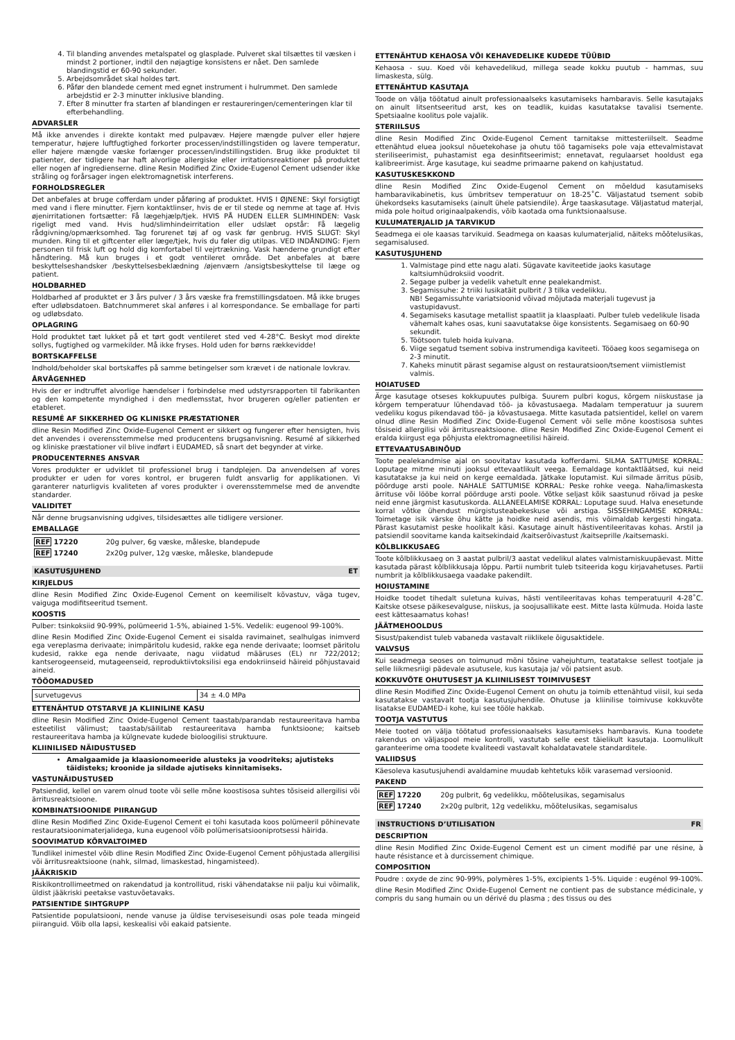4. Til blanding anvendes metalspatel og glasplade. Pulveret skal tilsættes til væsken i mindst 2 portioner, indtil den nøjagtige konsistens er nået. Den samlede blandingstid er 60-90 sekunder.
5. Arbejdsområdet skal holdes tørt.
6. Påfør den blandede cement med egnet instrument i hulrummet. Den samlede arbejdstid er 2-3 minutter inklusive blanding.
7. Efter 8 minutter fra starten af blandingen er restaureringen/cementeringen klar til efterbehandling.
ADVARSLER
Må ikke anvendes i direkte kontakt med pulpavæv. Højere mængde pulver eller højere temperatur, højere luftfugtighed forkorter processen/indstillingstiden og lavere temperatur, eller højere mængde væske forlænger processen/indstillingstiden. Brug ikke produktet til patienter, der tidligere har haft alvorlige allergiske eller irritationsreaktioner på produktet eller nogen af ingredienserne. dline Resin Modified Zinc Oxide-Eugenol Cement udsender ikke stråling og forårsager ingen elektromagnetisk interferens.
FORHOLDSREGLER
Det anbefales at bruge cofferdam under påføring af produktet. HVIS I ØJNENE: Skyl forsigtigt med vand i flere minutter. Fjern kontaktlinser, hvis de er til stede og nemme at tage af. Hvis øjenirritationen fortsætter: Få lægehjælp/tjek. HVIS PÅ HUDEN ELLER SLIMHINDEN: Vask rigeligt med vand. Hvis hud/slimhindeirritation eller udslæt opstår: Få lægelig rådgivning/opmærksomhed. Tag forurenet tøj af og vask før genbrug. HVIS SLUGT: Skyl munden. Ring til et giftcenter eller læge/tjek, hvis du føler dig utilpas. VED INDÅNDING: Fjern personen til frisk luft og hold dig komfortabel til vejrtrækning. Vask hænderne grundigt efter håndtering. Må kun bruges i et godt ventileret område. Det anbefales at bære beskyttelseshandsker /beskyttelsesbeklædning /øjenværn /ansigtsbeskyttelse til læge og patient.
HOLDBARHED
Holdbarhed af produktet er 3 års pulver / 3 års væske fra fremstillingsdatoen. Må ikke bruges efter udløbsdatoen. Batchnummeret skal anføres i al korrespondance. Se emballage for parti og udløbsdato.
OPLAGRING
Hold produktet tæt lukket på et tørt godt ventileret sted ved 4-28°C. Beskyt mod direkte sollys, fugtighed og varmekilder. Må ikke fryses. Hold uden for børns rækkevidde!
BORTSKAFFELSE
Indhold/beholder skal bortskaffes på samme betingelser som krævet i de nationale lovkrav.
ÅRVÅGENHED
Hvis der er indtruffet alvorlige hændelser i forbindelse med udstyrsrapporten til fabrikanten og den kompetente myndighed i den medlemsstat, hvor brugeren og/eller patienten er etableret.
RESUMÉ AF SIKKERHED OG KLINISKE PRÆSTATIONER
dline Resin Modified Zinc Oxide-Eugenol Cement er sikkert og fungerer efter hensigten, hvis det anvendes i overensstemmelse med producentens brugsanvisning. Resumé af sikkerhed og kliniske præstationer vil blive indført i EUDAMED, så snart det begynder at virke.
PRODUCENTERNES ANSVAR
Vores produkter er udviklet til professionel brug i tandplejen. Da anvendelsen af vores produkter er uden for vores kontrol, er brugeren fuldt ansvarlig for applikationen. Vi garanterer naturligvis kvaliteten af vores produkter i overensstemmelse med de anvendte standarder.
VALIDITET
Når denne brugsanvisning udgives, tilsidesættes alle tidligere versioner.
EMBALLAGE
| REF 17220 | 20g pulver, 6g væske, måleske, blandepude |
| REF 17240 | 2x20g pulver, 12g væske, måleske, blandepude |
KASUTUSJUHEND ET
KIRJELDUS
dline Resin Modified Zinc Oxide-Eugenol Cement on keemiliselt kõvastuv, väga tugev, vaiguga modifitseeritud tsement.
KOOSTIS
Pulber: tsinkoksiid 90-99%, polümeerid 1-5%, abiained 1-5%. Vedelik: eugenool 99-100%.
dline Resin Modified Zinc Oxide-Eugenol Cement ei sisalda ravimainet, sealhulgas inimverd ega vereplasma derivaate; inimpäritolu kudesid, rakke ega nende derivaate; loomset päritolu kudesid, rakke ega nende derivaate, nagu viidatud määruses (EL) nr 722/2012; kantserogeenseid, mutageenseid, reproduktiivtoksilisi ega endokriinseid häireid põhjustavaid aineid.
TÖÖOMADUSED
| survetugevus | 34 ± 4.0 MPa |
ETTENÄHTUD OTSTARVE JA KLIINILINE KASU
dline Resin Modified Zinc Oxide-Eugenol Cement taastab/parandab restaureeritava hamba esteetilist välimust; taastab/säilitab restaureeritava hamba funktsioone; kaitseb restaureeritava hamba ja külgnevate kudede bioloogilisi struktuure.
KLIINILISED NÄIDUSTUSED
Amalgaamide ja klaasionomeeride alusteks ja voodriteks; ajutisteks täidisteks; kroonide ja sildade ajutiseks kinnitamiseks.
VASTUNÄIDUSTUSED
Patsiendid, kellel on varem olnud toote või selle mõne koostisosa suhtes tõsiseid allergilisi või ärritusreaktsioone.
KOMBINATSIOONIDE PIIRANGUD
dline Resin Modified Zinc Oxide-Eugenol Cement ei tohi kasutada koos polümeeril põhinevate restauratsioonimaterjalidega, kuna eugenool võib polümerisatsiooniprotsessi häirida.
SOOVIMATUD KÕRVALTOIMED
Tundlikel inimestel võib dline Resin Modified Zinc Oxide-Eugenol Cement põhjustada allergilisi või ärritusreaktsioone (nahk, silmad, limaskestad, hingamisteed).
JÄÄKRISKID
Riskikontrollimeetmed on rakendatud ja kontrollitud, riski vähendatakse nii palju kui võimalik, üldist jääkriski peetakse vastuvõetavaks.
PATSIENTIDE SIHTGRUPP
Patsientide populatsiooni, nende vanuse ja üldise terviseseisundi osas pole teada mingeid piiranguid. Võib olla lapsi, keskealisi või eakaid patsiente.
ETTENÄHTUD KEHAOSA VÕI KEHAVEDELIKE KUDEDE TÜÜBID
Kehaosa - suu. Koed või kehavedelikud, millega seade kokku puutub - hammas, suu limaskesta, sülg.
ETTENÄHTUD KASUTAJA
Toode on välja töötatud ainult professionaalseks kasutamiseks hambaravis. Selle kasutajaks on ainult litsentseeritud arst, kes on teadlik, kuidas kasutatakse tavalisi tsemente. Spetsiaalne koolitus pole vajalik.
STERIILSUS
dline Resin Modified Zinc Oxide-Eugenol Cement tarnitakse mittesteriilselt. Seadme ettenähtud eluea jooksul nõuetekohase ja ohutu töö tagamiseks pole vaja ettevalmistavat steriliseerimist, puhastamist ega desinfitseerimist; ennetavat, regulaarset hooldust ega kalibreerimist. Ärge kasutage, kui seadme primaarne pakend on kahjustatud.
KASUTUSKESKKOND
dline Resin Modified Zinc Oxide-Eugenol Cement on mõeldud kasutamiseks hambaravikabinetis, kus ümbritsev temperatuur on 18-25˚C. Väljastatud tsement sobib ühekordseks kasutamiseks (ainult ühele patsiendile). Ärge taaskasutage. Väljastatud materjal, mida pole hoitud originaalpakendis, võib kaotada oma funktsionaalsuse.
KULUMATERJALID JA TARVIKUD
Seadmega ei ole kaasas tarvikuid. Seadmega on kaasas kulumaterjalid, näiteks mõõtelusikas, segamisalused.
KASUTUSJUHEND
1. Valmistage pind ette nagu alati. Sügavate kaviteetide jaoks kasutage kaltsiumhüdroksiid voodrit.
2. Segage pulber ja vedelik vahetult enne pealekandmist.
3. Segamissuhe: 2 triiki lusikatäit pulbrit / 3 tilka vedelikku.
NB! Segamissuhte variatsioonid võivad mõjutada materjali tugevust ja vastupidavust.
4. Segamiseks kasutage metallist spaatlit ja klaasplaati. Pulber tuleb vedelikule lisada vähemalt kahes osas, kuni saavutatakse õige konsistents. Segamisaeg on 60-90 sekundit.
5. Töötsoon tuleb hoida kuivana.
6. Viige segatud tsement sobiva instrumendiga kaviteeti. Tööaeg koos segamisega on 2-3 minutit.
7. Kaheks minutit pärast segamise algust on restauratsioon/tsement viimistlemist valmis.
HOIATUSED
Ärge kasutage otseses kokkupuutes pulbiga. Suurem pulbri kogus, kõrgem niiskustase ja kõrgem temperatuur lühendavad töö- ja kõvastusaega. Madalam temperatuur ja suurem vedeliku kogus pikendavad töö- ja kõvastusaega. Mitte kasutada patsientidel, kellel on varem olnud dline Resin Modified Zinc Oxide-Eugenol Cement või selle mõne koostisosa suhtes tõsiseid allergilisi või ärritusreaktsioone. dline Resin Modified Zinc Oxide-Eugenol Cement ei eralda kiirgust ega põhjusta elektromagneetilisi häireid.
ETTEVAATUSABINÕUD
Toote pealekandmise ajal on soovitatav kasutada kofferdami. SILMA SATTUMISE KORRAL: Loputage mitme minuti jooksul ettevaatlikult veega. Eemaldage kontaktläätsed, kui neid kasutatakse ja kui neid on kerge eemaldada. Jätkake loputamist. Kui silmade ärritus püsib, pöörduge arsti poole. NAHALE SATTUMISE KORRAL: Peske rohke veega. Naha/limaskesta ärrituse või lööbe korral pöörduge arsti poole. Võtke seljast kõik saastunud rõivad ja peske neid enne järgmist kasutuskorda. ALLANEELAMISE KORRAL: Loputage suud. Halva enesetunde korral võtke ühendust mürgistusteabekeskuse või arstiga. SISSEHINGAMISE KORRAL: Toimetage isik värske õhu kätte ja hoidke neid asendis, mis võimaldab kergesti hingata. Pärast kasutamist peske hoolikalt käsi. Kasutage ainult hästiventileeritavas kohas. Arstil ja patsiendil soovitame kanda kaitsekindaid /kaitserõivastust /kaitseprille /kaitsemaski.
KÕLBLIKKUSAEG
Toote kõlblikkusaeg on 3 aastat pulbril/3 aastat vedelikul alates valmistamiskuupäevast. Mitte kasutada pärast kõlblikkusaja lõppu. Partii numbrit tuleb tsiteerida kogu kirjavahetuses. Partii numbrit ja kõlblikkusaega vaadake pakendilt.
HOIUSTAMINE
Hoidke toodet tihedalt suletuna kuivas, hästi ventileeritavas kohas temperatuuril 4-28˚C. Kaitske otsese päikesevalguse, niiskus, ja soojusallikate eest. Mitte lasta külmuda. Hoida laste eest kättesaamatus kohas!
JÄÄTMEHOOLDUS
Sisust/pakendist tuleb vabaneda vastavalt riiklikele õigusaktidele.
VALVSUS
Kui seadmega seoses on toimunud mõni tõsine vahejuhtum, teatatakse sellest tootjale ja selle liikmesriigi pädevale asutusele, kus kasutaja ja/ või patsient asub.
KOKKUVÕTE OHUTUSEST JA KLIINILISEST TOIMIVUSEST
dline Resin Modified Zinc Oxide-Eugenol Cement on ohutu ja toimib ettenähtud viisil, kui seda kasutatakse vastavalt tootja kasutusjuhendile. Ohutuse ja kliinilise toimivuse kokkuvõte lisatakse EUDAMED-i kohe, kui see tööle hakkab.
TOOTJA VASTUTUS
Meie tooted on välja töötatud professionaalseks kasutamiseks hambaravis. Kuna toodete rakendus on väljaspool meie kontrolli, vastutab selle eest täielikult kasutaja. Loomulikult garanteerime oma toodete kvaliteedi vastavalt kohaldatavatele standarditele.
VALIIDSUS
Käesoleva kasutusjuhendi avaldamine muudab kehtetuks kõik varasemad versioonid.
PAKEND
| REF 17220 | 20g pulbrit, 6g vedelikku, mõõtelusikas, segamisalus |
| REF 17240 | 2x20g pulbrit, 12g vedelikku, mõõtelusikas, segamisalus |
INSTRUCTIONS D’UTILISATION FR
DESCRIPTION
dline Resin Modified Zinc Oxide-Eugenol Cement est un ciment modifié par une résine, à haute résistance et à durcissement chimique.
COMPOSITION
Poudre : oxyde de zinc 90-99%, polymères 1-5%, excipients 1-5%. Liquide : eugénol 99-100%.
dline Resin Modified Zinc Oxide-Eugenol Cement ne contient pas de substance médicinale, y compris du sang humain ou un dérivé du plasma ; des tissus ou des